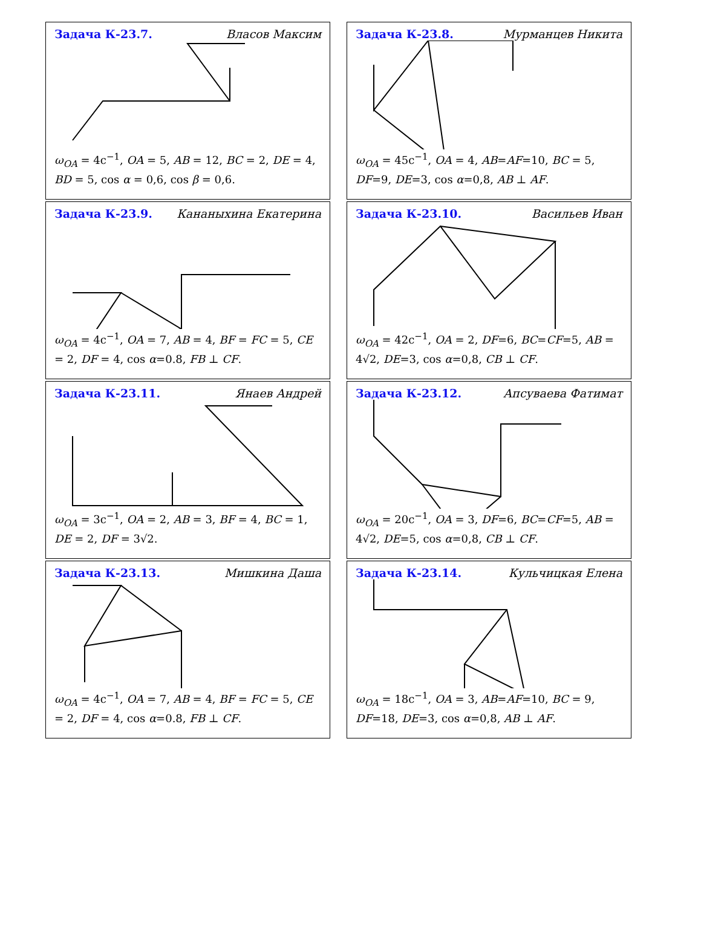Задача К-23.7. Власов Максим
ω<sub>OA</sub> = 4c<sup>−1</sup>, OA = 5, AB = 12, BC = 2, DE = 4, BD = 5, cos α = 0,6, cos β = 0,6.
Задача К-23.8. Мурманцев Никита
ω<sub>OA</sub> = 45c<sup>−1</sup>, OA = 4, AB=AF=10, BC = 5, DF=9, DE=3, cos α=0,8, AB ⊥ AF.
Задача К-23.9. Кананыхина Екатерина
ω<sub>OA</sub> = 4c<sup>−1</sup>, OA = 7, AB = 4, BF = FC = 5, CE = 2, DF = 4, cos α=0.8, FB ⊥ CF.
Задача К-23.10. Васильев Иван
ω<sub>OA</sub> = 42c<sup>−1</sup>, OA = 2, DF=6, BC=CF=5, AB = 4√2, DE=3, cos α=0,8, CB ⊥ CF.
Задача К-23.11. Янаев Андрей
ω<sub>OA</sub> = 3c<sup>−1</sup>, OA = 2, AB = 3, BF = 4, BC = 1, DE = 2, DF = 3√2.
Задача К-23.12. Апсуваева Фатимат
ω<sub>OA</sub> = 20c<sup>−1</sup>, OA = 3, DF=6, BC=CF=5, AB = 4√2, DE=5, cos α=0,8, CB ⊥ CF.
Задача К-23.13. Мишкина Даша
ω<sub>OA</sub> = 4c<sup>−1</sup>, OA = 7, AB = 4, BF = FC = 5, CE = 2, DF = 4, cos α=0.8, FB ⊥ CF.
Задача К-23.14. Кульчицкая Елена
ω<sub>OA</sub> = 18c<sup>−1</sup>, OA = 3, AB=AF=10, BC = 9, DF=18, DE=3, cos α=0,8, AB ⊥ AF.